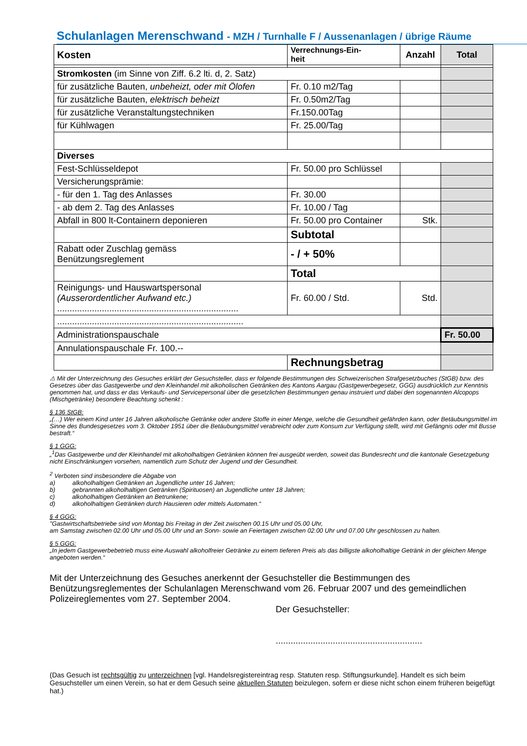Schulanlagen Merenschwand - MZH / Turnhalle F / Aussenanlagen / übrige Räume
| Kosten | Verrechnungs-Ein- heit | Anzahl | Total |
| --- | --- | --- | --- |
| Stromkosten (im Sinne von Ziff. 6.2 lti. d, 2. Satz) | | | |
| für zusätzliche Bauten, unbeheizt, oder mit Ölofen | Fr. 0.10 m2/Tag | | |
| für zusätzliche Bauten, elektrisch beheizt | Fr. 0.50m2/Tag | | |
| für zusätzliche Veranstaltungstechniken | Fr.150.00Tag | | |
| für Kühlwagen | Fr. 25.00/Tag | | |
| Diverses | | | |
| Fest-Schlüsseldepot | Fr. 50.00 pro Schlüssel | | |
| Versicherungsprämie: | | | |
| - für den 1. Tag des Anlasses | Fr. 30.00 | | |
| - ab dem 2. Tag des Anlasses | Fr. 10.00 / Tag | | |
| Abfall in 800 lt-Containern deponieren | Fr. 50.00 pro Container | Stk. | |
| | Subtotal | | |
| Rabatt oder Zuschlag gemäss Benützungsreglement | - / + 50% | | |
| | Total | | |
| Reinigungs- und Hauswartspersonal (Ausserordentlicher Aufwand etc.) ......................................................................... | Fr. 60.00 / Std. | Std. | |
| ........................................................................... | | | |
| Administrationspauschale | | | Fr. 50.00 |
| Annulationspauschale Fr. 100.-- | | | |
| | Rechnungsbetrag | | |
⚠ Mit der Unterzeichnung des Gesuches erklärt der Gesuchsteller, dass er folgende Bestimmungen des Schweizerischen Strafgesetzbuches (StGB) bzw. des Gesetzes über das Gastgewerbe und den Kleinhandel mit alkoholischen Getränken des Kantons Aargau (Gastgewerbegesetz, GGG) ausdrücklich zur Kenntnis genommen hat, und dass er das Verkaufs- und Servicepersonal über die gesetzlichen Bestimmungen genau instruiert und dabei den sogenannten Alcopops (Mischgetränke) besondere Beachtung schenkt :
§ 136 StGB:
„(…) Wer einem Kind unter 16 Jahren alkoholische Getränke oder andere Stoffe in einer Menge, welche die Gesundheit gefährden kann, oder Betäubungsmittel im Sinne des Bundesgesetzes vom 3. Oktober 1951 über die Betäubungsmittel verabreicht oder zum Konsum zur Verfügung stellt, wird mit Gefängnis oder mit Busse bestraft.“
§ 1 GGG:
„<sup>1</sup>Das Gastgewerbe und der Kleinhandel mit alkoholhaltigen Getränken können frei ausgeübt werden, soweit das Bundesrecht und die kantonale Gesetzgebung nicht Einschränkungen vorsehen, namentlich zum Schutz der Jugend und der Gesundheit.
<sup>2</sup> Verboten sind insbesondere die Abgabe von
a) alkoholhaltigen Getränken an Jugendliche unter 16 Jahren;
b) gebrannten alkoholhaltigen Getränken (Spirituosen) an Jugendliche unter 18 Jahren;
c) alkoholhaltigen Getränken an Betrunkene;
d) alkoholhaltigen Getränken durch Hausieren oder mittels Automaten.“
§ 4 GGG:
"Gastwirtschaftsbetriebe sind von Montag bis Freitag in der Zeit zwischen 00.15 Uhr und 05.00 Uhr,
am Samstag zwischen 02.00 Uhr und 05.00 Uhr und an Sonn- sowie an Feiertagen zwischen 02.00 Uhr und 07.00 Uhr geschlossen zu halten.
§ 5 GGG:
„In jedem Gastgewerbebetrieb muss eine Auswahl alkoholfreier Getränke zu einem tieferen Preis als das billigste alkoholhaltige Getränk in der gleichen Menge angeboten werden.“
Mit der Unterzeichnung des Gesuches anerkennt der Gesuchsteller die Bestimmungen des Benützungsreglementes der Schulanlagen Merenschwand vom 26. Februar 2007 und des gemeindlichen Polizeireglementes vom 27. September 2004.
Der Gesuchsteller:
...........................................................
(Das Gesuch ist rechtsgültig zu unterzeichnen [vgl. Handelsregistereintrag resp. Statuten resp. Stiftungsurkunde]. Handelt es sich beim Gesuchsteller um einen Verein, so hat er dem Gesuch seine aktuellen Statuten beizulegen, sofern er diese nicht schon einem früheren beigefügt hat.)